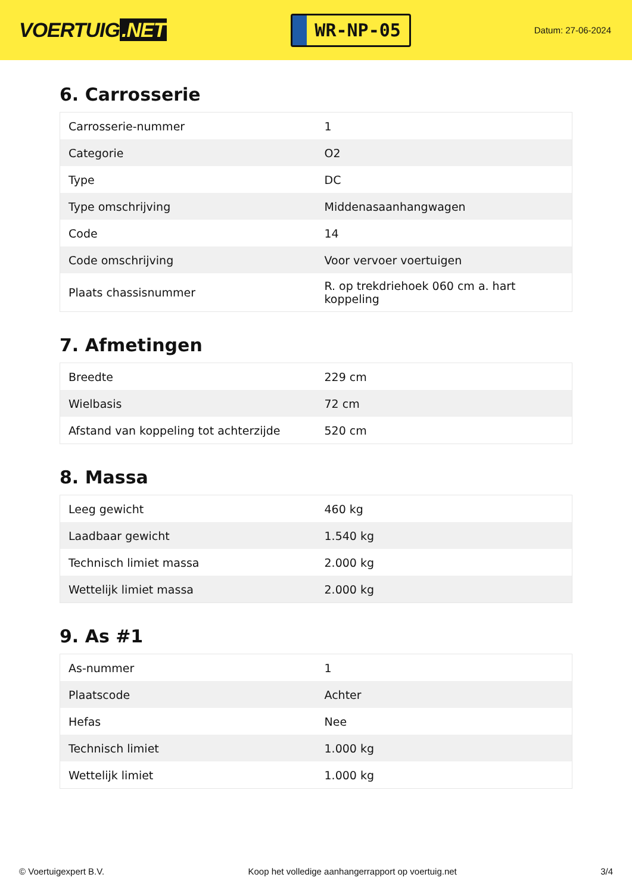VOERTUIG.NET
WR-NP-05
Datum: 27-06-2024
6. Carrosserie
| Carrosserie-nummer | 1 |
| Categorie | O2 |
| Type | DC |
| Type omschrijving | Middenasaanhangwagen |
| Code | 14 |
| Code omschrijving | Voor vervoer voertuigen |
| Plaats chassisnummer | R. op trekdriehoek 060 cm a. hart koppeling |
7. Afmetingen
| Breedte | 229 cm |
| Wielbasis | 72 cm |
| Afstand van koppeling tot achterzijde | 520 cm |
8. Massa
| Leeg gewicht | 460 kg |
| Laadbaar gewicht | 1.540 kg |
| Technisch limiet massa | 2.000 kg |
| Wettelijk limiet massa | 2.000 kg |
9. As #1
| As-nummer | 1 |
| Plaatscode | Achter |
| Hefas | Nee |
| Technisch limiet | 1.000 kg |
| Wettelijk limiet | 1.000 kg |
© Voertuigexpert B.V. Koop het volledige aanhangerrapport op voertuig.net 3/4